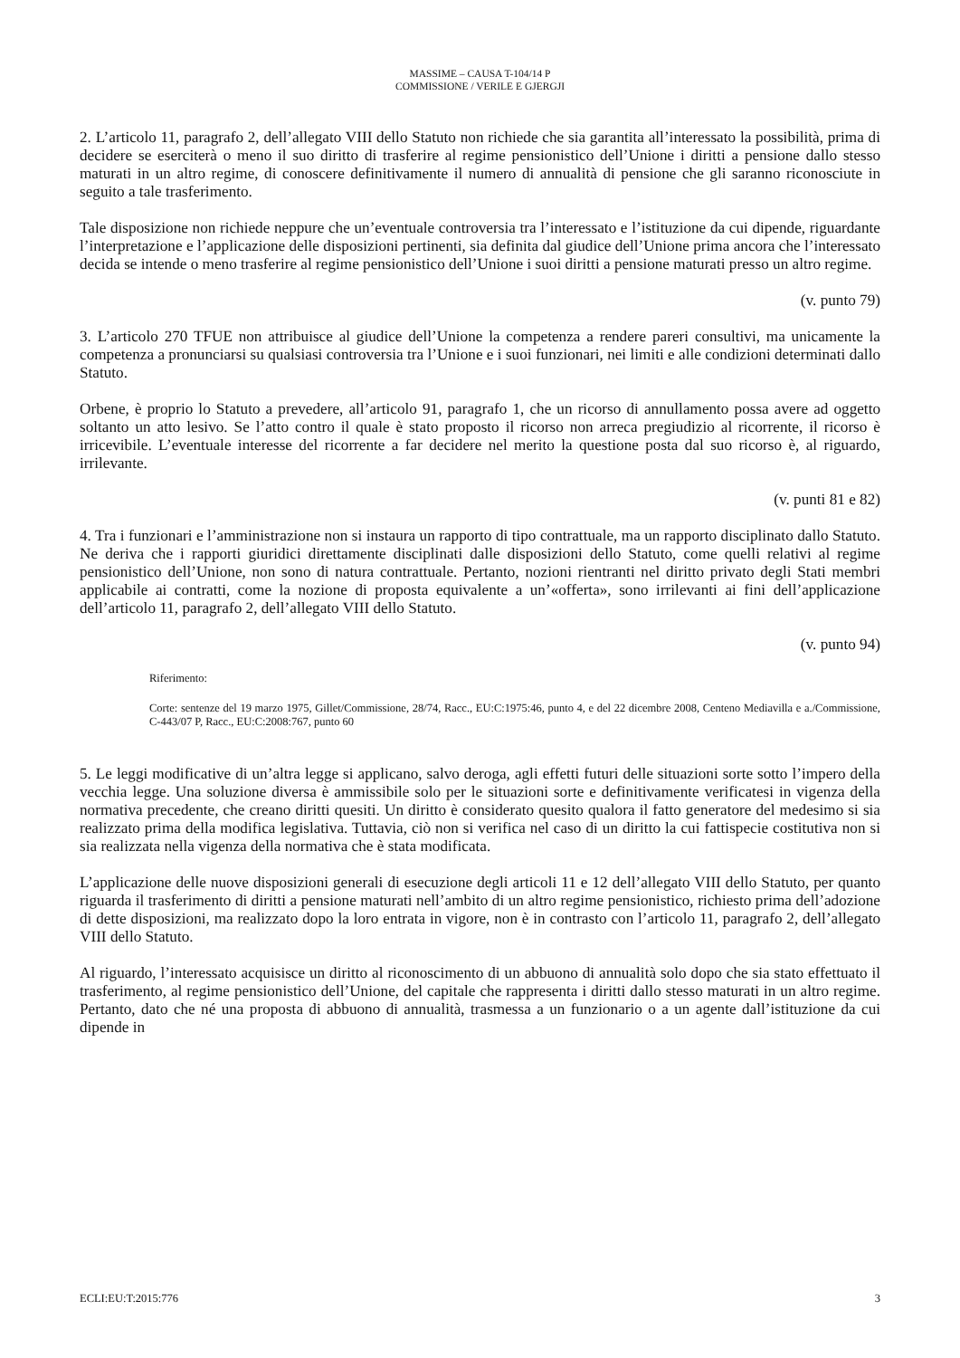MASSIME – CAUSA T-104/14 P
COMMISSIONE / VERILE E GJERGJI
2. L’articolo 11, paragrafo 2, dell’allegato VIII dello Statuto non richiede che sia garantita all’interessato la possibilità, prima di decidere se eserciterà o meno il suo diritto di trasferire al regime pensionistico dell’Unione i diritti a pensione dallo stesso maturati in un altro regime, di conoscere definitivamente il numero di annualità di pensione che gli saranno riconosciute in seguito a tale trasferimento.
Tale disposizione non richiede neppure che un’eventuale controversia tra l’interessato e l’istituzione da cui dipende, riguardante l’interpretazione e l’applicazione delle disposizioni pertinenti, sia definita dal giudice dell’Unione prima ancora che l’interessato decida se intende o meno trasferire al regime pensionistico dell’Unione i suoi diritti a pensione maturati presso un altro regime.
(v. punto 79)
3. L’articolo 270 TFUE non attribuisce al giudice dell’Unione la competenza a rendere pareri consultivi, ma unicamente la competenza a pronunciarsi su qualsiasi controversia tra l’Unione e i suoi funzionari, nei limiti e alle condizioni determinati dallo Statuto.
Orbene, è proprio lo Statuto a prevedere, all’articolo 91, paragrafo 1, che un ricorso di annullamento possa avere ad oggetto soltanto un atto lesivo. Se l’atto contro il quale è stato proposto il ricorso non arreca pregiudizio al ricorrente, il ricorso è irricevibile. L’eventuale interesse del ricorrente a far decidere nel merito la questione posta dal suo ricorso è, al riguardo, irrilevante.
(v. punti 81 e 82)
4. Tra i funzionari e l’amministrazione non si instaura un rapporto di tipo contrattuale, ma un rapporto disciplinato dallo Statuto. Ne deriva che i rapporti giuridici direttamente disciplinati dalle disposizioni dello Statuto, come quelli relativi al regime pensionistico dell’Unione, non sono di natura contrattuale. Pertanto, nozioni rientranti nel diritto privato degli Stati membri applicabile ai contratti, come la nozione di proposta equivalente a un’«offerta», sono irrilevanti ai fini dell’applicazione dell’articolo 11, paragrafo 2, dell’allegato VIII dello Statuto.
(v. punto 94)
Riferimento:
Corte: sentenze del 19 marzo 1975, Gillet/Commissione, 28/74, Racc., EU:C:1975:46, punto 4, e del 22 dicembre 2008, Centeno Mediavilla e a./Commissione, C-443/07 P, Racc., EU:C:2008:767, punto 60
5. Le leggi modificative di un’altra legge si applicano, salvo deroga, agli effetti futuri delle situazioni sorte sotto l’impero della vecchia legge. Una soluzione diversa è ammissibile solo per le situazioni sorte e definitivamente verificatesi in vigenza della normativa precedente, che creano diritti quesiti. Un diritto è considerato quesito qualora il fatto generatore del medesimo si sia realizzato prima della modifica legislativa. Tuttavia, ciò non si verifica nel caso di un diritto la cui fattispecie costitutiva non si sia realizzata nella vigenza della normativa che è stata modificata.
L’applicazione delle nuove disposizioni generali di esecuzione degli articoli 11 e 12 dell’allegato VIII dello Statuto, per quanto riguarda il trasferimento di diritti a pensione maturati nell’ambito di un altro regime pensionistico, richiesto prima dell’adozione di dette disposizioni, ma realizzato dopo la loro entrata in vigore, non è in contrasto con l’articolo 11, paragrafo 2, dell’allegato VIII dello Statuto.
Al riguardo, l’interessato acquisisce un diritto al riconoscimento di un abbuono di annualità solo dopo che sia stato effettuato il trasferimento, al regime pensionistico dell’Unione, del capitale che rappresenta i diritti dallo stesso maturati in un altro regime. Pertanto, dato che né una proposta di abbuono di annualità, trasmessa a un funzionario o a un agente dall’istituzione da cui dipende in
ECLI:EU:T:2015:776 3